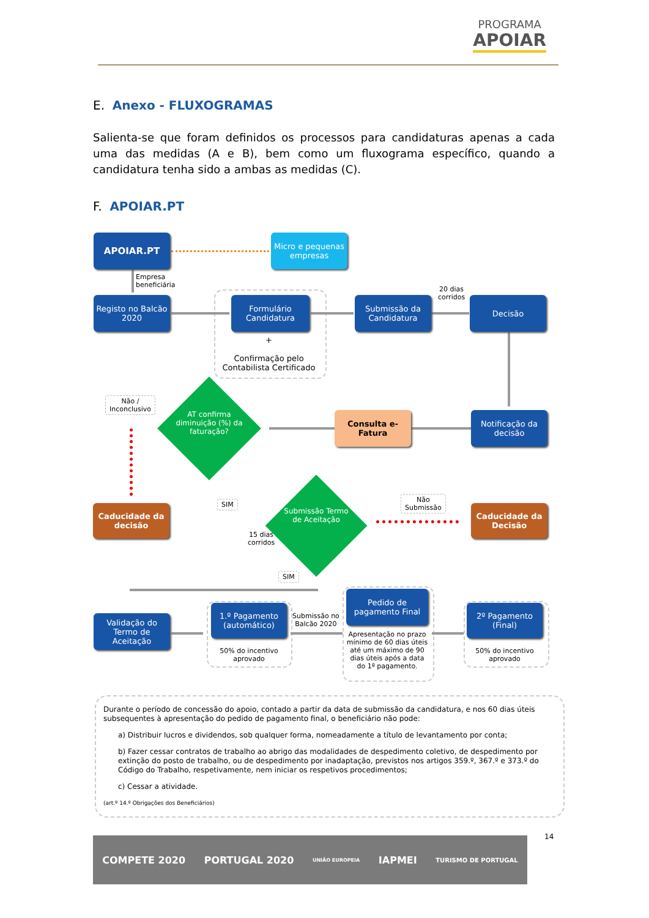PROGRAMA APOIAR
E. Anexo - FLUXOGRAMAS
Salienta-se que foram definidos os processos para candidaturas apenas a cada uma das medidas (A e B), bem como um fluxograma específico, quando a candidatura tenha sido a ambas as medidas (C).
F. APOIAR.PT
APOIAR.PT
Micro e pequenas empresas
Empresa
beneficiária
Registo no Balcão 2020
Formulário Candidatura
+
Confirmação pelo Contabilista Certificado
Submissão da Candidatura
20 dias
corridos
Decisão
Notificação da decisão
Consulta e-Fatura
AT confirma diminuição (%) da faturação?
Não /
Inconclusivo
Caducidade da decisão
SIM
15 dias
corridos
Submissão Termo de Aceitação
Não
Submissão
Caducidade da Decisão
SIM
Validação do Termo de Aceitação
1.º Pagamento (automático)
50% do incentivo aprovado
Submissão no
Balcão 2020
Pedido de pagamento Final
Apresentação no prazo mínimo de 60 dias úteis até um máximo de 90 dias úteis após a data do 1º pagamento.
2º Pagamento (Final)
50% do incentivo aprovado
Durante o período de concessão do apoio, contado a partir da data de submissão da candidatura, e nos 60 dias úteis subsequentes à apresentação do pedido de pagamento final, o beneficiário não pode:
a) Distribuir lucros e dividendos, sob qualquer forma, nomeadamente a título de levantamento por conta;
b) Fazer cessar contratos de trabalho ao abrigo das modalidades de despedimento coletivo, de despedimento por extinção do posto de trabalho, ou de despedimento por inadaptação, previstos nos artigos 359.º, 367.º e 373.º do Código do Trabalho, respetivamente, nem iniciar os respetivos procedimentos;
c) Cessar a atividade.
(art.º 14.º Obrigações dos Beneficiários)
14
COMPETE 2020 PORTUGAL 2020 UNIÃO EUROPEIA IAPMEI TURISMO DE PORTUGAL